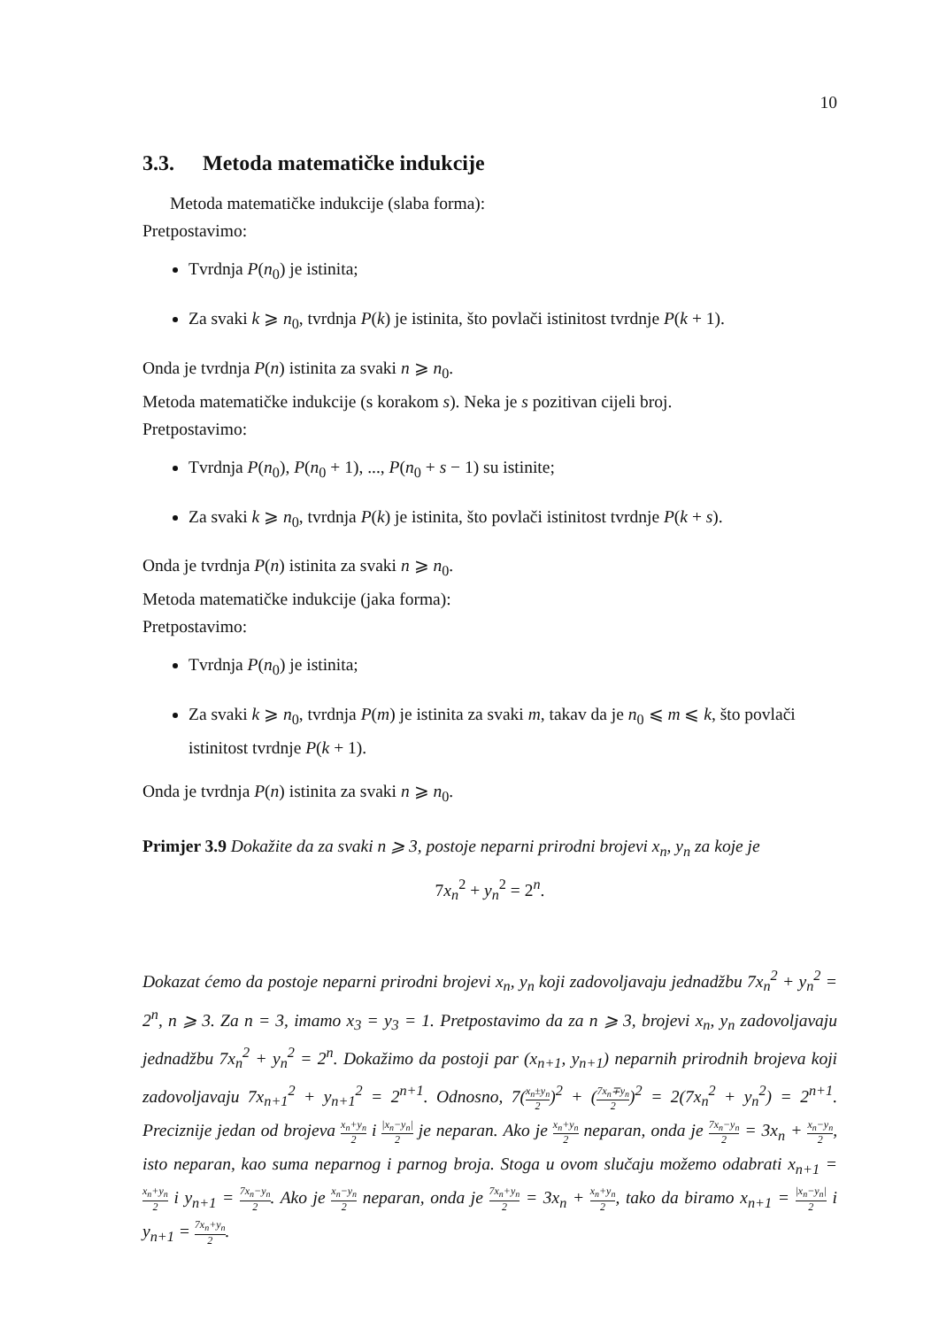10
3.3. Metoda matematičke indukcije
Metoda matematičke indukcije (slaba forma):
Pretpostavimo:
Tvrdnja P(n<sub>0</sub>) je istinita;
Za svaki k ⩾ n<sub>0</sub>, tvrdnja P(k) je istinita, što povlači istinitost tvrdnje P(k + 1).
Onda je tvrdnja P(n) istinita za svaki n ⩾ n<sub>0</sub>.
Metoda matematičke indukcije (s korakom s). Neka je s pozitivan cijeli broj.
Pretpostavimo:
Tvrdnja P(n<sub>0</sub>), P(n<sub>0</sub> + 1), ..., P(n<sub>0</sub> + s − 1) su istinite;
Za svaki k ⩾ n<sub>0</sub>, tvrdnja P(k) je istinita, što povlači istinitost tvrdnje P(k + s).
Onda je tvrdnja P(n) istinita za svaki n ⩾ n<sub>0</sub>.
Metoda matematičke indukcije (jaka forma):
Pretpostavimo:
Tvrdnja P(n<sub>0</sub>) je istinita;
Za svaki k ⩾ n<sub>0</sub>, tvrdnja P(m) je istinita za svaki m, takav da je n<sub>0</sub> ⩽ m ⩽ k, što povlači istinitost tvrdnje P(k + 1).
Onda je tvrdnja P(n) istinita za svaki n ⩾ n<sub>0</sub>.
Primjer 3.9 Dokažite da za svaki n ⩾ 3, postoje neparni prirodni brojevi x<sub>n</sub>, y<sub>n</sub> za koje je
7x<sub>n</sub><sup>2</sup> + y<sub>n</sub><sup>2</sup> = 2<sup>n</sup>.
Dokazat ćemo da postoje neparni prirodni brojevi x<sub>n</sub>, y<sub>n</sub> koji zadovoljavaju jednadžbu 7x<sub>n</sub><sup>2</sup> + y<sub>n</sub><sup>2</sup> = 2<sup>n</sup>, n ⩾ 3. Za n = 3, imamo x<sub>3</sub> = y<sub>3</sub> = 1. Pretpostavimo da za n ⩾ 3, brojevi x<sub>n</sub>, y<sub>n</sub> zadovoljavaju jednadžbu 7x<sub>n</sub><sup>2</sup> + y<sub>n</sub><sup>2</sup> = 2<sup>n</sup>. Dokažimo da postoji par (x<sub>n+1</sub>, y<sub>n+1</sub>) neparnih prirodnih brojeva koji zadovoljavaju 7x<sub>n+1</sub><sup>2</sup> + y<sub>n+1</sub><sup>2</sup> = 2<sup>n+1</sup>. Odnosno, 7(x<sub>n</sub>±y<sub>n</sub> 2)<sup>2</sup> + (7x<sub>n</sub>∓y<sub>n</sub> 2)<sup>2</sup> = 2(7x<sub>n</sub><sup>2</sup> + y<sub>n</sub><sup>2</sup>) = 2<sup>n+1</sup>. Preciznije jedan od brojeva x<sub>n</sub>+y<sub>n</sub> 2 i |x<sub>n</sub>−y<sub>n</sub>| 2 je neparan. Ako je x<sub>n</sub>+y<sub>n</sub> 2 neparan, onda je 7x<sub>n</sub>−y<sub>n</sub> 2 = 3x<sub>n</sub> + x<sub>n</sub>−y<sub>n</sub> 2, isto neparan, kao suma neparnog i parnog broja. Stoga u ovom slučaju možemo odabrati x<sub>n+1</sub> = x<sub>n</sub>+y<sub>n</sub> 2 i y<sub>n+1</sub> = 7x<sub>n</sub>−y<sub>n</sub> 2. Ako je x<sub>n</sub>−y<sub>n</sub> 2 neparan, onda je 7x<sub>n</sub>+y<sub>n</sub> 2 = 3x<sub>n</sub> + x<sub>n</sub>+y<sub>n</sub> 2, tako da biramo x<sub>n+1</sub> = |x<sub>n</sub>−y<sub>n</sub>| 2 i y<sub>n+1</sub> = 7x<sub>n</sub>+y<sub>n</sub> 2.